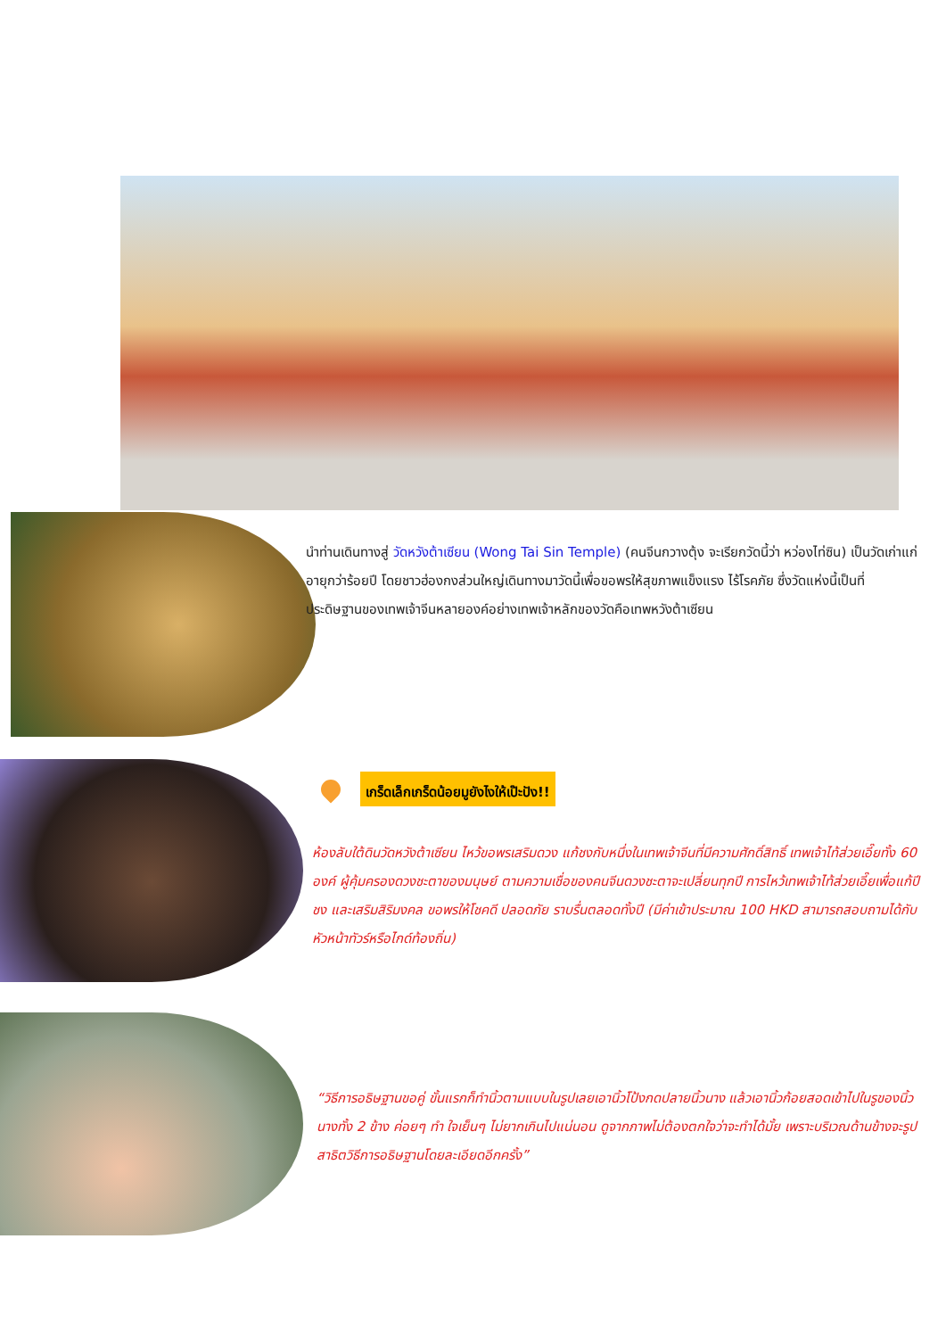นำท่านเดินทางสู่ วัดหวังต้าเซียน (Wong Tai Sin Temple) (คนจีนกวางตุ้ง จะเรียกวัดนี้ว่า หว่องไท่ซิน) เป็นวัดเก่าแก่อายุกว่าร้อยปี โดยชาวฮ่องกงส่วนใหญ่เดินทางมาวัดนี้เพื่อขอพรให้สุขภาพแข็งแรง ไร้โรคภัย ซึ่งวัดแห่งนี้เป็นที่ประดิษฐานของเทพเจ้าจีนหลายองค์อย่างเทพเจ้าหลักของวัดคือเทพหวังต้าเซียน
เกร็ดเล็กเกร็ดน้อยมูยังไงให้เป๊ะปัง!!
ห้องลับใต้ดินวัดหวังต้าเซียน ไหว้ขอพรเสริมดวง แก้ชงกับหนึ่งในเทพเจ้าจีนที่มีความศักดิ์สิทธิ์ เทพเจ้าไท้ส่วยเอี๊ยทั้ง 60 องค์ ผู้คุ้มครองดวงชะตาของมนุษย์ ตามความเชื่อของคนจีนดวงชะตาจะเปลี่ยนทุกปี การไหว้เทพเจ้าไท้ส่วยเอี๊ยเพื่อแก้ปีชง และเสริมสิริมงคล ขอพรให้โชคดี ปลอดภัย ราบรื่นตลอดทั้งปี (มีค่าเข้าประมาณ 100 HKD สามารถสอบถามได้กับหัวหน้าทัวร์หรือไกด์ท้องถิ่น)
“วิธีการอธิษฐานขอคู่ ขั้นแรกก็ทำนิ้วตามแบบในรูปเลยเอานิ้วโป้งกดปลายนิ้วนาง แล้วเอานิ้วก้อยสอดเข้าไปในรูของนิ้วนางทั้ง 2 ข้าง ค่อยๆ ทำ ใจเย็นๆ ไม่ยากเกินไปแน่นอน ดูจากภาพไม่ต้องตกใจว่าจะทำได้มั้ย เพราะบริเวณด้านข้างจะรูปสาธิตวิธีการอธิษฐานโดยละเอียดอีกครั้ง”